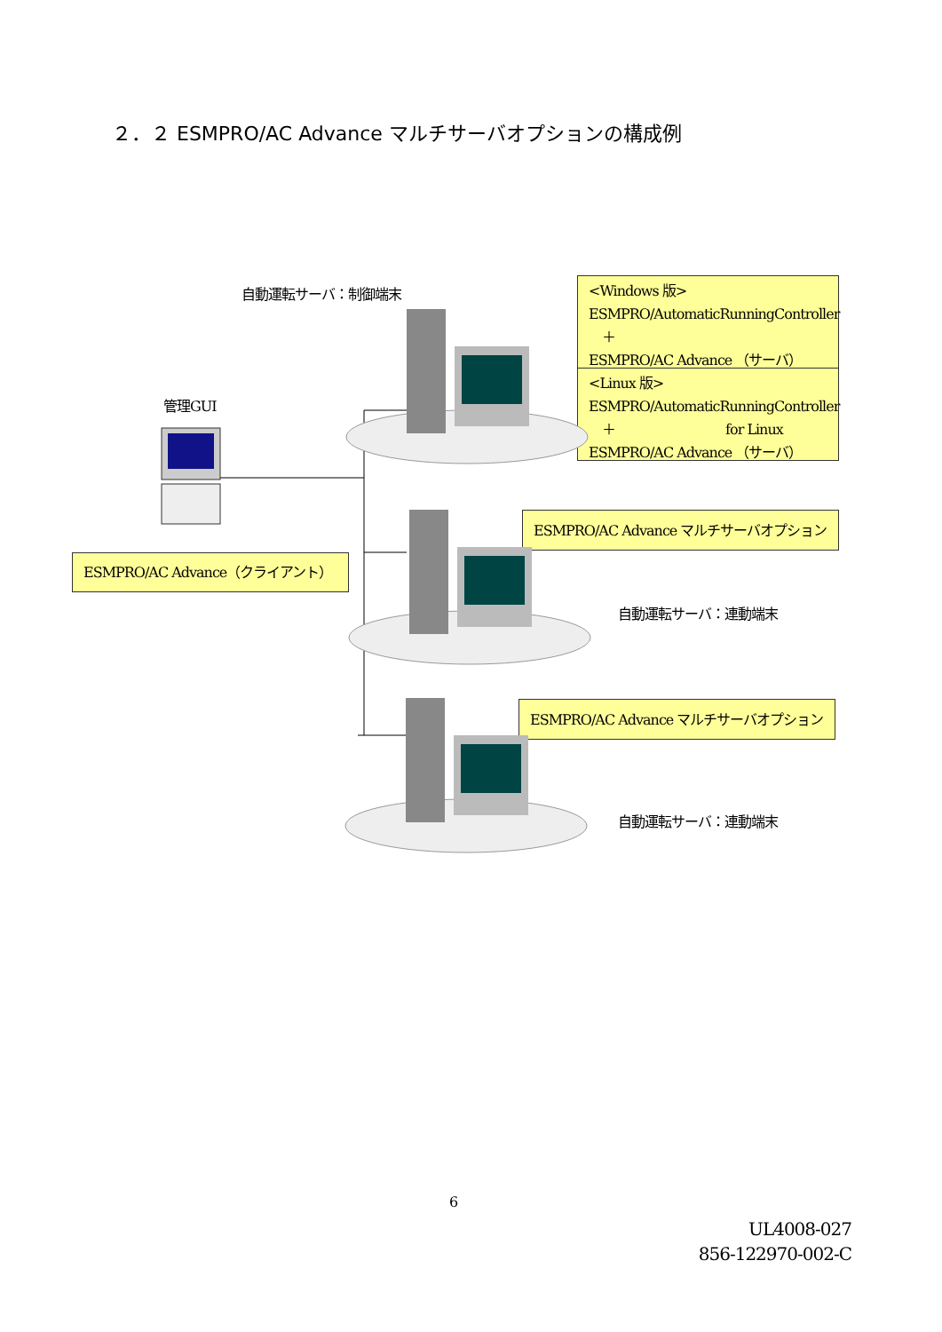２．２ ESMPRO/AC Advance マルチサーバオプションの構成例
自動運転サーバ：制御端末
<Windows 版>
ESMPRO/AutomaticRunningController
　＋
ESMPRO/AC Advance （サーバ）
<Linux 版>
ESMPRO/AutomaticRunningController
　＋　　　　　　　　 for Linux
ESMPRO/AC Advance （サーバ）
管理GUI
ESMPRO/AC Advance マルチサーバオプション
ESMPRO/AC Advance（クライアント）
自動運転サーバ：連動端末
ESMPRO/AC Advance マルチサーバオプション
自動運転サーバ：連動端末
6
UL4008-027
856-122970-002-C